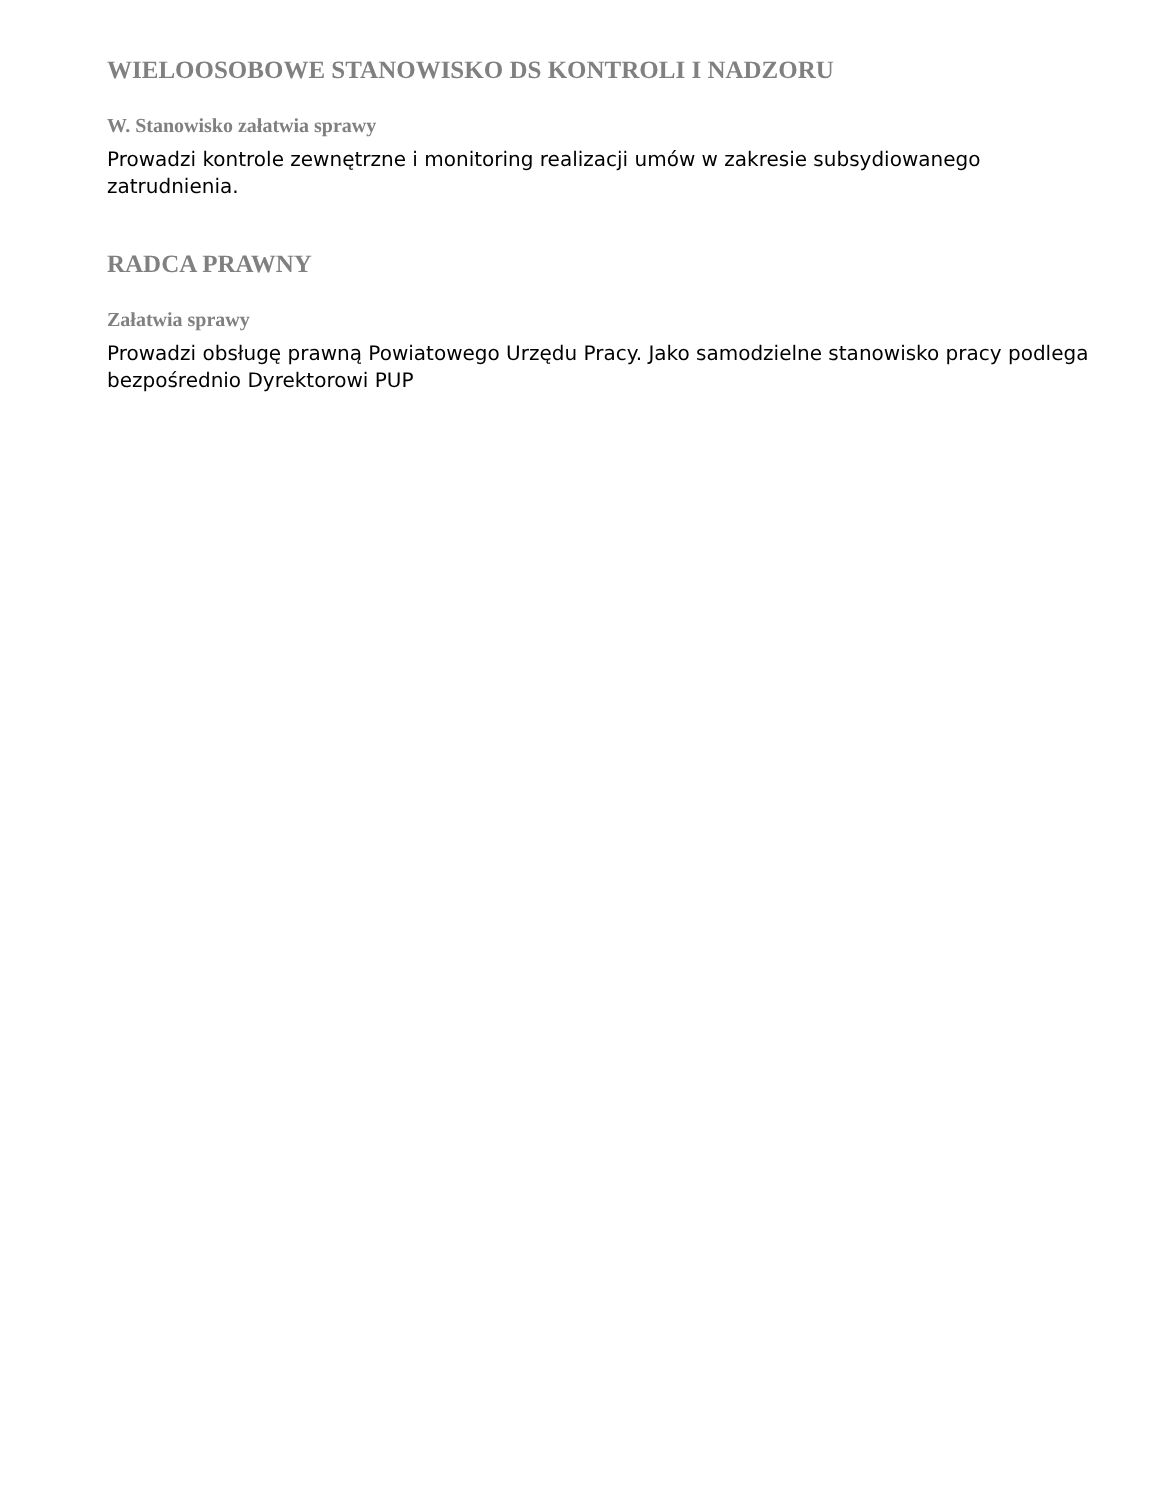WIELOOSOBOWE STANOWISKO DS KONTROLI I NADZORU
W. Stanowisko załatwia sprawy
Prowadzi kontrole zewnętrzne i monitoring realizacji umów w zakresie subsydiowanego zatrudnienia.
RADCA PRAWNY
Załatwia sprawy
Prowadzi obsługę prawną Powiatowego Urzędu Pracy. Jako samodzielne stanowisko pracy podlega bezpośrednio Dyrektorowi PUP